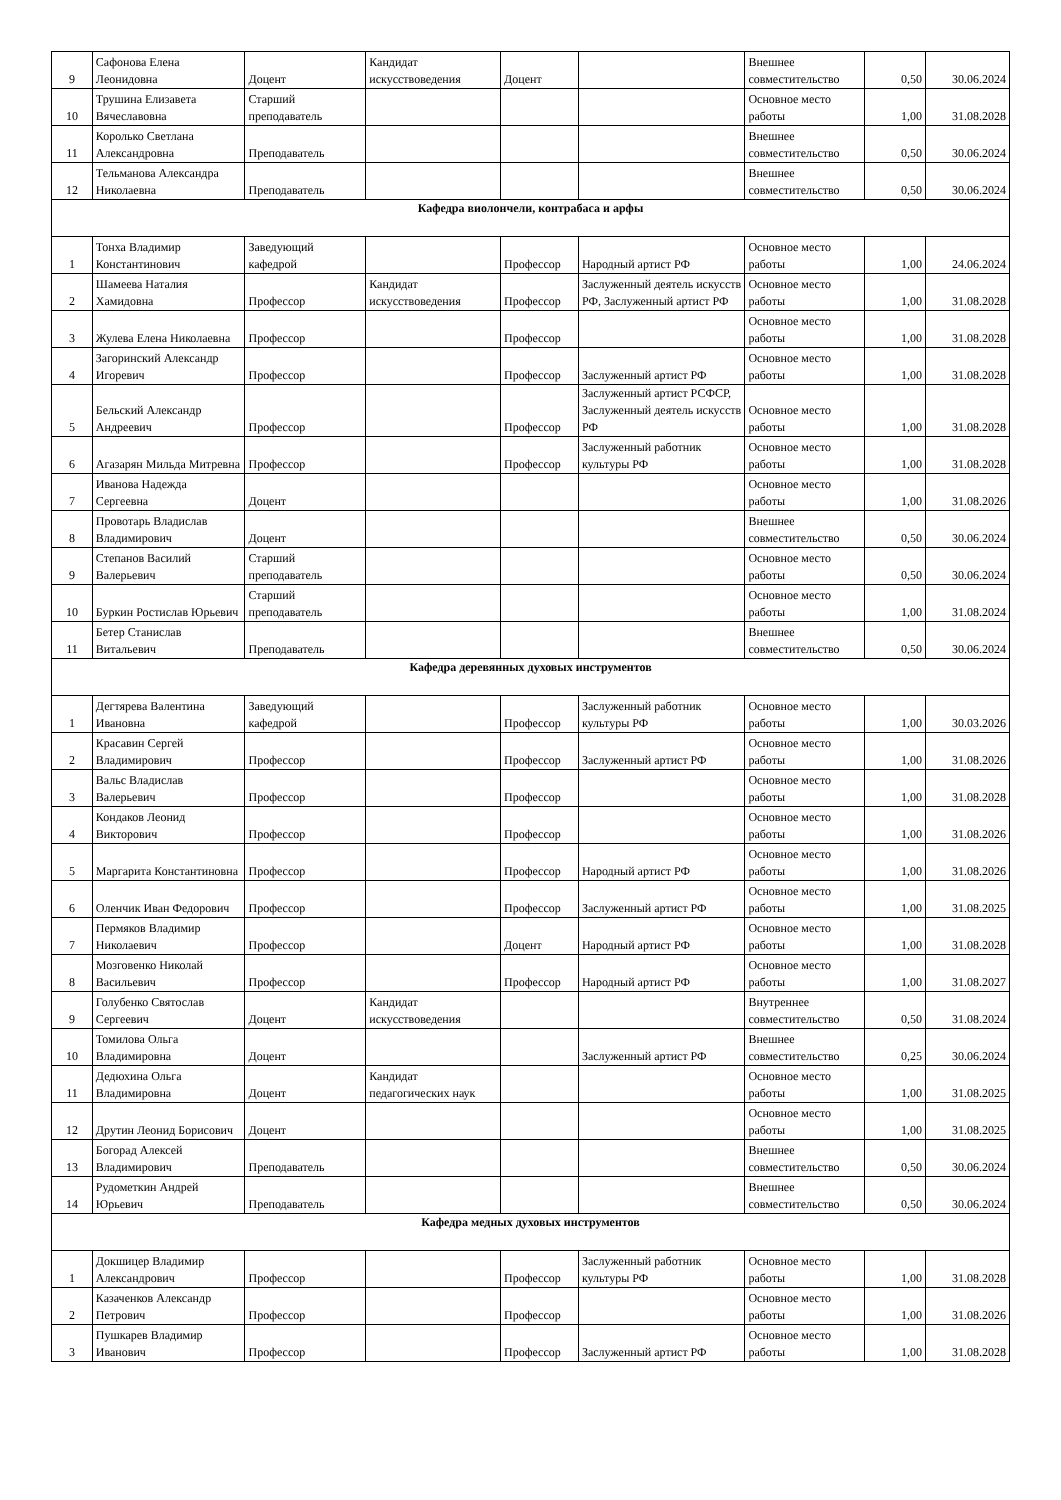| 9 | Сафонова Елена Леонидовна | Доцент | Кандидат искусствоведения | Доцент | | Внешнее совместительство | 0,50 | 30.06.2024 |
| 10 | Трушина Елизавета Вячеславовна | Старший преподаватель | | | | Основное место работы | 1,00 | 31.08.2028 |
| 11 | Королько Светлана Александровна | Преподаватель | | | | Внешнее совместительство | 0,50 | 30.06.2024 |
| 12 | Тельманова Александра Николаевна | Преподаватель | | | | Внешнее совместительство | 0,50 | 30.06.2024 |
| Кафедра виолончели, контрабаса и арфы | | | | | | | | |
| 1 | Тонха Владимир Константинович | Заведующий кафедрой | | Профессор | Народный артист РФ | Основное место работы | 1,00 | 24.06.2024 |
| 2 | Шамеева Наталия Хамидовна | Профессор | Кандидат искусствоведения | Профессор | Заслуженный деятель искусств РФ, Заслуженный артист РФ | Основное место работы | 1,00 | 31.08.2028 |
| 3 | Жулева Елена Николаевна | Профессор | | Профессор | | Основное место работы | 1,00 | 31.08.2028 |
| 4 | Загоринский Александр Игоревич | Профессор | | Профессор | Заслуженный артист РФ | Основное место работы | 1,00 | 31.08.2028 |
| 5 | Бельский Александр Андреевич | Профессор | | Профессор | Заслуженный артист РСФСР, Заслуженный деятель искусств РФ | Основное место работы | 1,00 | 31.08.2028 |
| 6 | Агазарян Мильда Митревна | Профессор | | Профессор | Заслуженный работник культуры РФ | Основное место работы | 1,00 | 31.08.2028 |
| 7 | Иванова Надежда Сергеевна | Доцент | | | | Основное место работы | 1,00 | 31.08.2026 |
| 8 | Провотарь Владислав Владимирович | Доцент | | | | Внешнее совместительство | 0,50 | 30.06.2024 |
| 9 | Степанов Василий Валерьевич | Старший преподаватель | | | | Основное место работы | 0,50 | 30.06.2024 |
| 10 | Буркин Ростислав Юрьевич | Старший преподаватель | | | | Основное место работы | 1,00 | 31.08.2024 |
| 11 | Бетер Станислав Витальевич | Преподаватель | | | | Внешнее совместительство | 0,50 | 30.06.2024 |
| Кафедра деревянных духовых инструментов | | | | | | | | |
| 1 | Дегтярева Валентина Ивановна | Заведующий кафедрой | | Профессор | Заслуженный работник культуры РФ | Основное место работы | 1,00 | 30.03.2026 |
| 2 | Красавин Сергей Владимирович | Профессор | | Профессор | Заслуженный артист РФ | Основное место работы | 1,00 | 31.08.2026 |
| 3 | Вальс Владислав Валерьевич | Профессор | | Профессор | | Основное место работы | 1,00 | 31.08.2028 |
| 4 | Кондаков Леонид Викторович | Профессор | | Профессор | | Основное место работы | 1,00 | 31.08.2026 |
| 5 | Маргарита Константиновна | Профессор | | Профессор | Народный артист РФ | Основное место работы | 1,00 | 31.08.2026 |
| 6 | Оленчик Иван Федорович | Профессор | | Профессор | Заслуженный артист РФ | Основное место работы | 1,00 | 31.08.2025 |
| 7 | Пермяков Владимир Николаевич | Профессор | | Доцент | Народный артист РФ | Основное место работы | 1,00 | 31.08.2028 |
| 8 | Мозговенко Николай Васильевич | Профессор | | Профессор | Народный артист РФ | Основное место работы | 1,00 | 31.08.2027 |
| 9 | Голубенко Святослав Сергеевич | Доцент | Кандидат искусствоведения | | | Внутреннее совместительство | 0,50 | 31.08.2024 |
| 10 | Томилова Ольга Владимировна | Доцент | | | Заслуженный артист РФ | Внешнее совместительство | 0,25 | 30.06.2024 |
| 11 | Дедюхина Ольга Владимировна | Доцент | Кандидат педагогических наук | | | Основное место работы | 1,00 | 31.08.2025 |
| 12 | Друтин Леонид Борисович | Доцент | | | | Основное место работы | 1,00 | 31.08.2025 |
| 13 | Богорад Алексей Владимирович | Преподаватель | | | | Внешнее совместительство | 0,50 | 30.06.2024 |
| 14 | Рудометкин Андрей Юрьевич | Преподаватель | | | | Внешнее совместительство | 0,50 | 30.06.2024 |
| Кафедра медных духовых инструментов | | | | | | | | |
| 1 | Докшицер Владимир Александрович | Профессор | | Профессор | Заслуженный работник культуры РФ | Основное место работы | 1,00 | 31.08.2028 |
| 2 | Казаченков Александр Петрович | Профессор | | Профессор | | Основное место работы | 1,00 | 31.08.2026 |
| 3 | Пушкарев Владимир Иванович | Профессор | | Профессор | Заслуженный артист РФ | Основное место работы | 1,00 | 31.08.2028 |